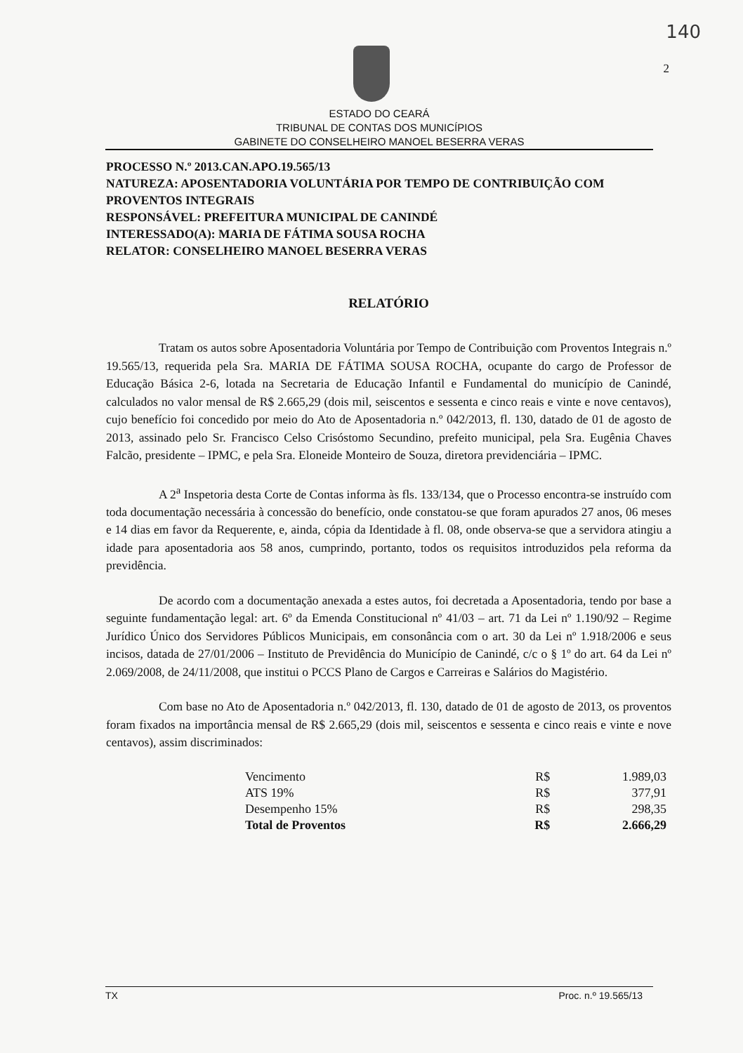140
2
ESTADO DO CEARÁ
TRIBUNAL DE CONTAS DOS MUNICÍPIOS
GABINETE DO CONSELHEIRO MANOEL BESERRA VERAS
PROCESSO N.º 2013.CAN.APO.19.565/13
NATUREZA: APOSENTADORIA VOLUNTÁRIA POR TEMPO DE CONTRIBUIÇÃO COM PROVENTOS INTEGRAIS
RESPONSÁVEL: PREFEITURA MUNICIPAL DE CANINDÉ
INTERESSADO(A): MARIA DE FÁTIMA SOUSA ROCHA
RELATOR: CONSELHEIRO MANOEL BESERRA VERAS
RELATÓRIO
Tratam os autos sobre Aposentadoria Voluntária por Tempo de Contribuição com Proventos Integrais n.º 19.565/13, requerida pela Sra. MARIA DE FÁTIMA SOUSA ROCHA, ocupante do cargo de Professor de Educação Básica 2-6, lotada na Secretaria de Educação Infantil e Fundamental do município de Canindé, calculados no valor mensal de R$ 2.665,29 (dois mil, seiscentos e sessenta e cinco reais e vinte e nove centavos), cujo benefício foi concedido por meio do Ato de Aposentadoria n.º 042/2013, fl. 130, datado de 01 de agosto de 2013, assinado pelo Sr. Francisco Celso Crisóstomo Secundino, prefeito municipal, pela Sra. Eugênia Chaves Falcão, presidente – IPMC, e pela Sra. Eloneide Monteiro de Souza, diretora previdenciária – IPMC.
A 2<sup>a</sup> Inspetoria desta Corte de Contas informa às fls. 133/134, que o Processo encontra-se instruído com toda documentação necessária à concessão do benefício, onde constatou-se que foram apurados 27 anos, 06 meses e 14 dias em favor da Requerente, e, ainda, cópia da Identidade à fl. 08, onde observa-se que a servidora atingiu a idade para aposentadoria aos 58 anos, cumprindo, portanto, todos os requisitos introduzidos pela reforma da previdência.
De acordo com a documentação anexada a estes autos, foi decretada a Aposentadoria, tendo por base a seguinte fundamentação legal: art. 6º da Emenda Constitucional nº 41/03 – art. 71 da Lei nº 1.190/92 – Regime Jurídico Único dos Servidores Públicos Municipais, em consonância com o art. 30 da Lei nº 1.918/2006 e seus incisos, datada de 27/01/2006 – Instituto de Previdência do Município de Canindé, c/c o § 1º do art. 64 da Lei nº 2.069/2008, de 24/11/2008, que institui o PCCS Plano de Cargos e Carreiras e Salários do Magistério.
Com base no Ato de Aposentadoria n.º 042/2013, fl. 130, datado de 01 de agosto de 2013, os proventos foram fixados na importância mensal de R$ 2.665,29 (dois mil, seiscentos e sessenta e cinco reais e vinte e nove centavos), assim discriminados:
| Vencimento | R$ | 1.989,03 |
| ATS 19% | R$ | 377,91 |
| Desempenho 15% | R$ | 298,35 |
| Total de Proventos | R$ | 2.666,29 |
TX Proc. n.º 19.565/13